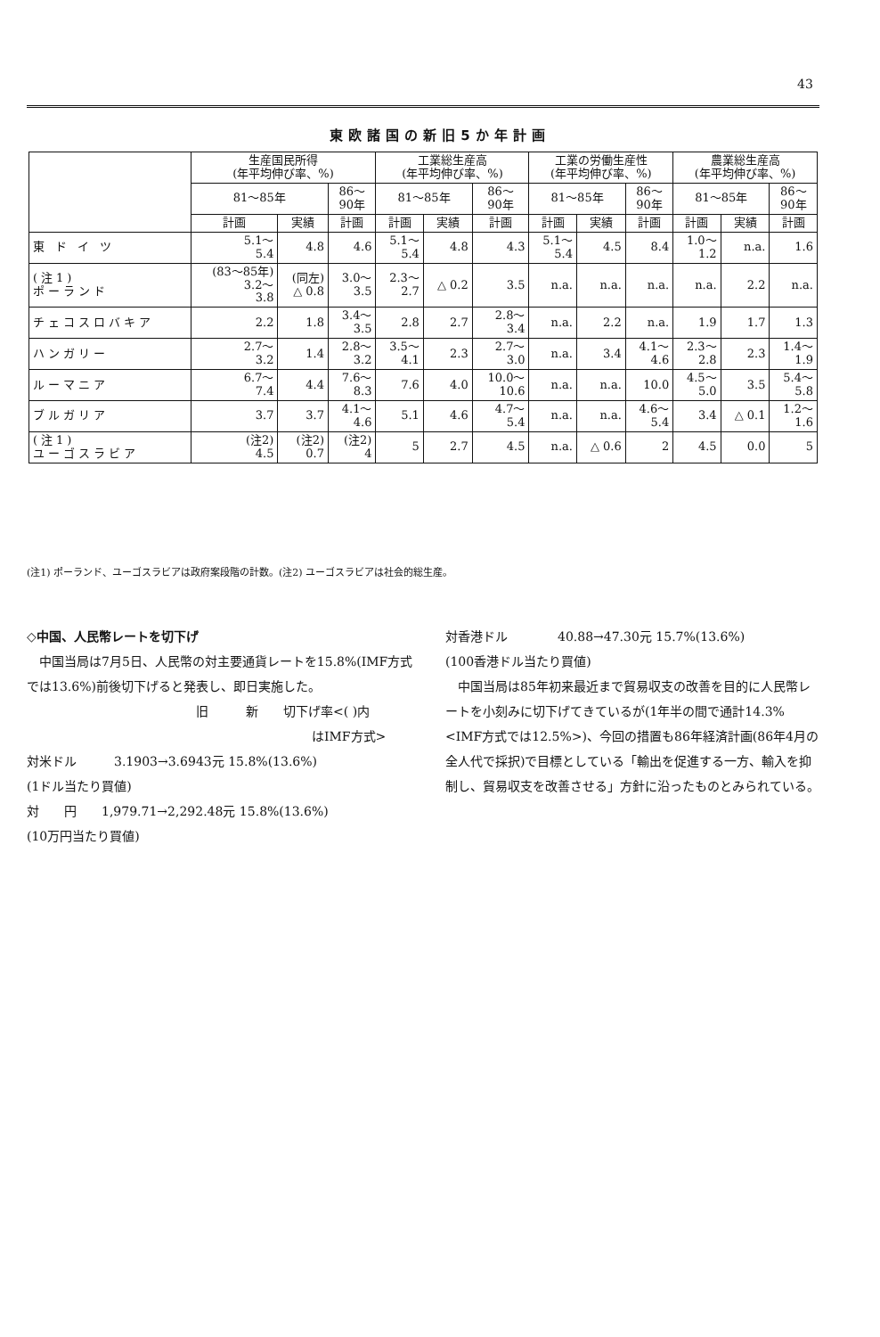43
東欧諸国の新旧5か年計画
| | 生産国民所得 (年平均伸び率、%) | | | 工業総生産高 (年平均伸び率、%) | | | 工業の労働生産性 (年平均伸び率、%) | | | 農業総生産高 (年平均伸び率、%) | | |
| --- | --- | --- | --- | --- | --- | --- | --- | --- | --- | --- | --- | --- |
| | 81～85年 | | 86～ 90年 | 81～85年 | | 86～ 90年 | 81～85年 | | 86～ 90年 | 81～85年 | | 86～ 90年 |
| | 計画 | 実績 | 計画 | 計画 | 実績 | 計画 | 計画 | 実績 | 計画 | 計画 | 実績 | 計画 |
| 東 ド イ ツ | 5.1～ 5.4 | 4.8 | 4.6 | 5.1～ 5.4 | 4.8 | 4.3 | 5.1～ 5.4 | 4.5 | 8.4 | 1.0～ 1.2 | n.a. | 1.6 |
| (注1) ポーランド | (83～85年) 3.2～ 3.8 | (同左) △ 0.8 | 3.0～ 3.5 | 2.3～ 2.7 | △ 0.2 | 3.5 | n.a. | n.a. | n.a. | n.a. | 2.2 | n.a. |
| チェコスロバキア | 2.2 | 1.8 | 3.4～ 3.5 | 2.8 | 2.7 | 2.8～ 3.4 | n.a. | 2.2 | n.a. | 1.9 | 1.7 | 1.3 |
| ハンガリー | 2.7～ 3.2 | 1.4 | 2.8～ 3.2 | 3.5～ 4.1 | 2.3 | 2.7～ 3.0 | n.a. | 3.4 | 4.1～ 4.6 | 2.3～ 2.8 | 2.3 | 1.4～ 1.9 |
| ルーマニア | 6.7～ 7.4 | 4.4 | 7.6～ 8.3 | 7.6 | 4.0 | 10.0～ 10.6 | n.a. | n.a. | 10.0 | 4.5～ 5.0 | 3.5 | 5.4～ 5.8 |
| ブルガリア | 3.7 | 3.7 | 4.1～ 4.6 | 5.1 | 4.6 | 4.7～ 5.4 | n.a. | n.a. | 4.6～ 5.4 | 3.4 | △ 0.1 | 1.2～ 1.6 |
| (注1) ユーゴスラビア | (注2) 4.5 | (注2) 0.7 | (注2) 4 | 5 | 2.7 | 4.5 | n.a. | △ 0.6 | 2 | 4.5 | 0.0 | 5 |
(注1) ポーランド、ユーゴスラビアは政府案段階の計数。(注2) ユーゴスラビアは社会的総生産。
◇中国、人民幣レートを切下げ
　中国当局は7月5日、人民幣の対主要通貨レートを15.8%(IMF方式では13.6%)前後切下げると発表し、即日実施した。
旧　　　新　　切下げ率<( )内
はIMF方式>
対米ドル　　　3.1903→3.6943元 15.8%(13.6%)
(1ドル当たり買値)
対　　円　　1,979.71→2,292.48元 15.8%(13.6%)
(10万円当たり買値)
対香港ドル　　　　40.88→47.30元 15.7%(13.6%)
(100香港ドル当たり買値)
　中国当局は85年初来最近まで貿易収支の改善を目的に人民幣レートを小刻みに切下げてきているが(1年半の間で通計14.3%<IMF方式では12.5%>)、今回の措置も86年経済計画(86年4月の全人代で採択)で目標としている「輸出を促進する一方、輸入を抑制し、貿易収支を改善させる」方針に沿ったものとみられている。